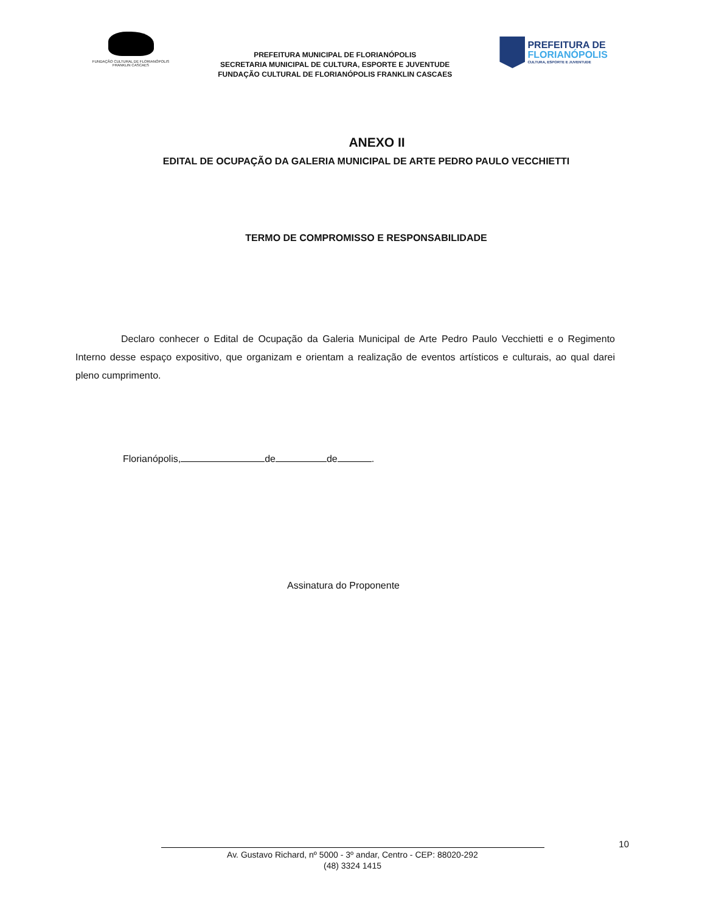FUNDAÇÃO CULTURAL DE FLORIANÓPOLIS
FRANKLIN CASCAES
PREFEITURA MUNICIPAL DE FLORIANÓPOLIS
SECRETARIA MUNICIPAL DE CULTURA, ESPORTE E JUVENTUDE
FUNDAÇÃO CULTURAL DE FLORIANÓPOLIS FRANKLIN CASCAES
PREFEITURA DE
FLORIANÓPOLIS
CULTURA, ESPORTE E JUVENTUDE
ANEXO II
EDITAL DE OCUPAÇÃO DA GALERIA MUNICIPAL DE ARTE PEDRO PAULO VECCHIETTI
TERMO DE COMPROMISSO E RESPONSABILIDADE
Declaro conhecer o Edital de Ocupação da Galeria Municipal de Arte Pedro Paulo Vecchietti e o Regimento Interno desse espaço expositivo, que organizam e orientam a realização de eventos artísticos e culturais, ao qual darei pleno cumprimento.
Florianópolis, de de .
Assinatura do Proponente
10
Av. Gustavo Richard, nº 5000 - 3º andar, Centro - CEP: 88020-292
(48) 3324 1415